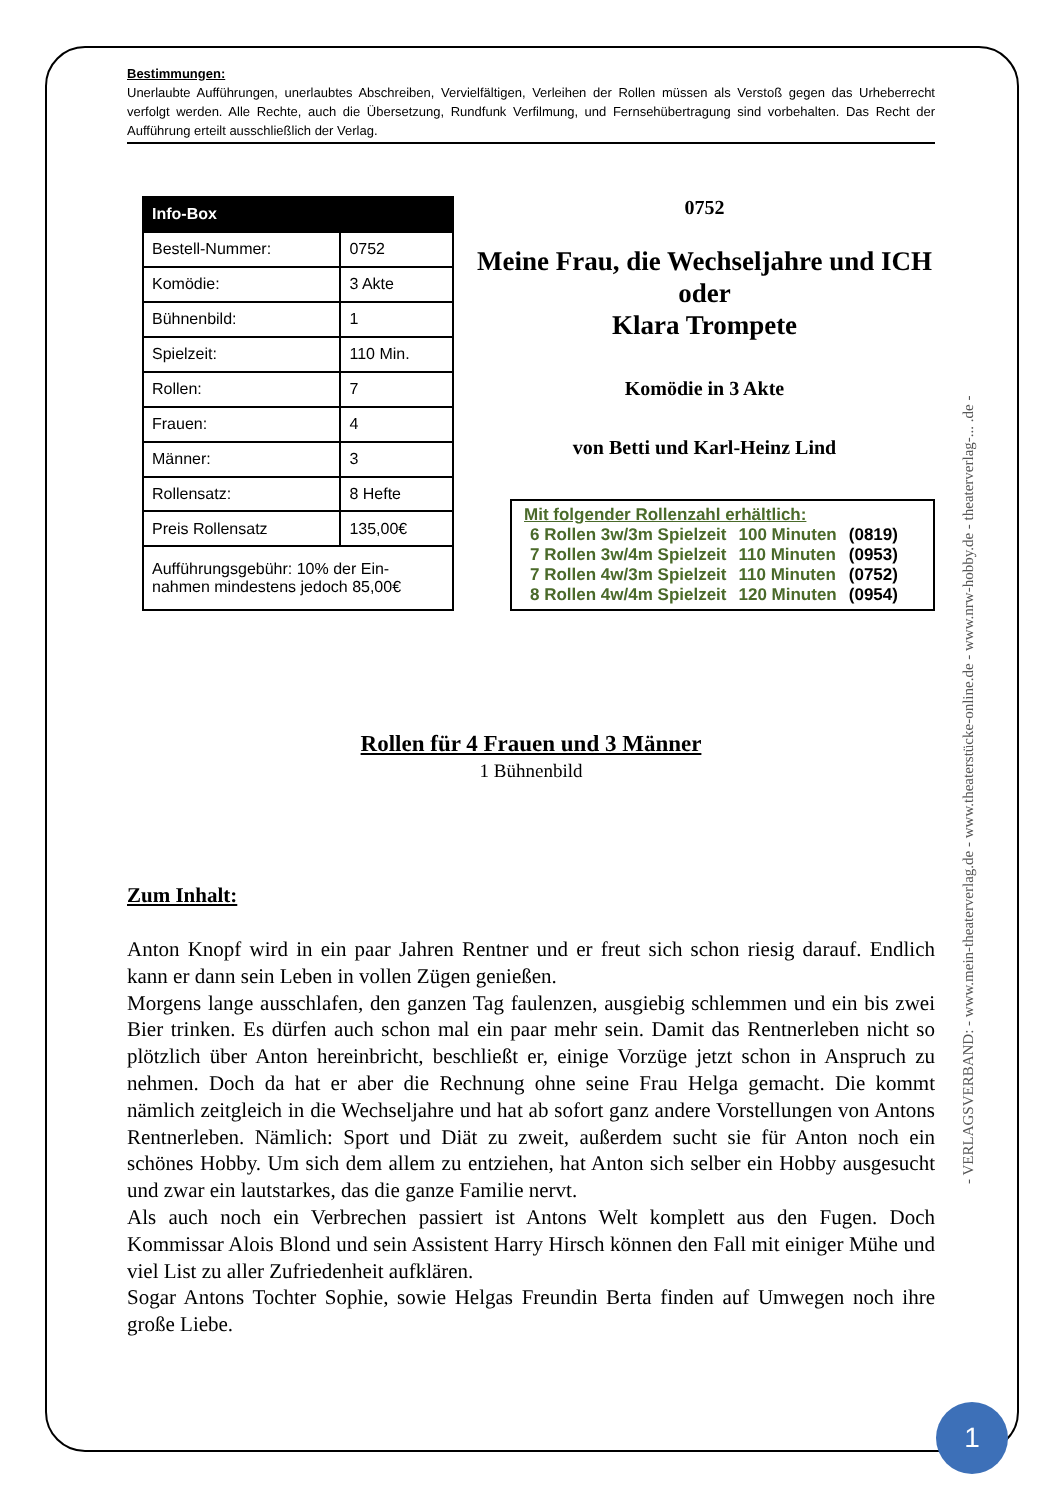Bestimmungen:
Unerlaubte Aufführungen, unerlaubtes Abschreiben, Vervielfältigen, Verleihen der Rollen müssen als Verstoß gegen das Urheberrecht verfolgt werden. Alle Rechte, auch die Übersetzung, Rundfunk Verfilmung, und Fernsehübertragung sind vorbehalten. Das Recht der Aufführung erteilt ausschließlich der Verlag.
| Info-Box | |
| --- | --- |
| Bestell-Nummer: | 0752 |
| Komödie: | 3 Akte |
| Bühnenbild: | 1 |
| Spielzeit: | 110 Min. |
| Rollen: | 7 |
| Frauen: | 4 |
| Männer: | 3 |
| Rollensatz: | 8 Hefte |
| Preis Rollensatz | 135,00€ |
| Aufführungsgebühr: 10% der Ein- nahmen mindestens jedoch 85,00€ | |
0752
Meine Frau, die Wechseljahre und ICH
oder
Klara Trompete
Komödie in 3 Akte
von Betti und Karl-Heinz Lind
Mit folgender Rollenzahl erhältlich:
| 6 Rollen 3w/3m Spielzeit | 100 Minuten | (0819) |
| 7 Rollen 3w/4m Spielzeit | 110 Minuten | (0953) |
| 7 Rollen 4w/3m Spielzeit | 110 Minuten | (0752) |
| 8 Rollen 4w/4m Spielzeit | 120 Minuten | (0954) |
Rollen für 4 Frauen und 3 Männer
1 Bühnenbild
Zum Inhalt:
Anton Knopf wird in ein paar Jahren Rentner und er freut sich schon riesig darauf. Endlich kann er dann sein Leben in vollen Zügen genießen.
Morgens lange ausschlafen, den ganzen Tag faulenzen, ausgiebig schlemmen und ein bis zwei Bier trinken. Es dürfen auch schon mal ein paar mehr sein. Damit das Rentnerleben nicht so plötzlich über Anton hereinbricht, beschließt er, einige Vorzüge jetzt schon in Anspruch zu nehmen. Doch da hat er aber die Rechnung ohne seine Frau Helga gemacht. Die kommt nämlich zeitgleich in die Wechseljahre und hat ab sofort ganz andere Vorstellungen von Antons Rentnerleben. Nämlich: Sport und Diät zu zweit, außerdem sucht sie für Anton noch ein schönes Hobby. Um sich dem allem zu entziehen, hat Anton sich selber ein Hobby ausgesucht und zwar ein lautstarkes, das die ganze Familie nervt.
Als auch noch ein Verbrechen passiert ist Antons Welt komplett aus den Fugen. Doch Kommissar Alois Blond und sein Assistent Harry Hirsch können den Fall mit einiger Mühe und viel List zu aller Zufriedenheit aufklären.
Sogar Antons Tochter Sophie, sowie Helgas Freundin Berta finden auf Umwegen noch ihre große Liebe.
- VERLAGSVERBAND: - www.mein-theaterverlag.de - www.theaterstücke-online.de - www.nrw-hobby.de - theaterverlag-... .de -
1